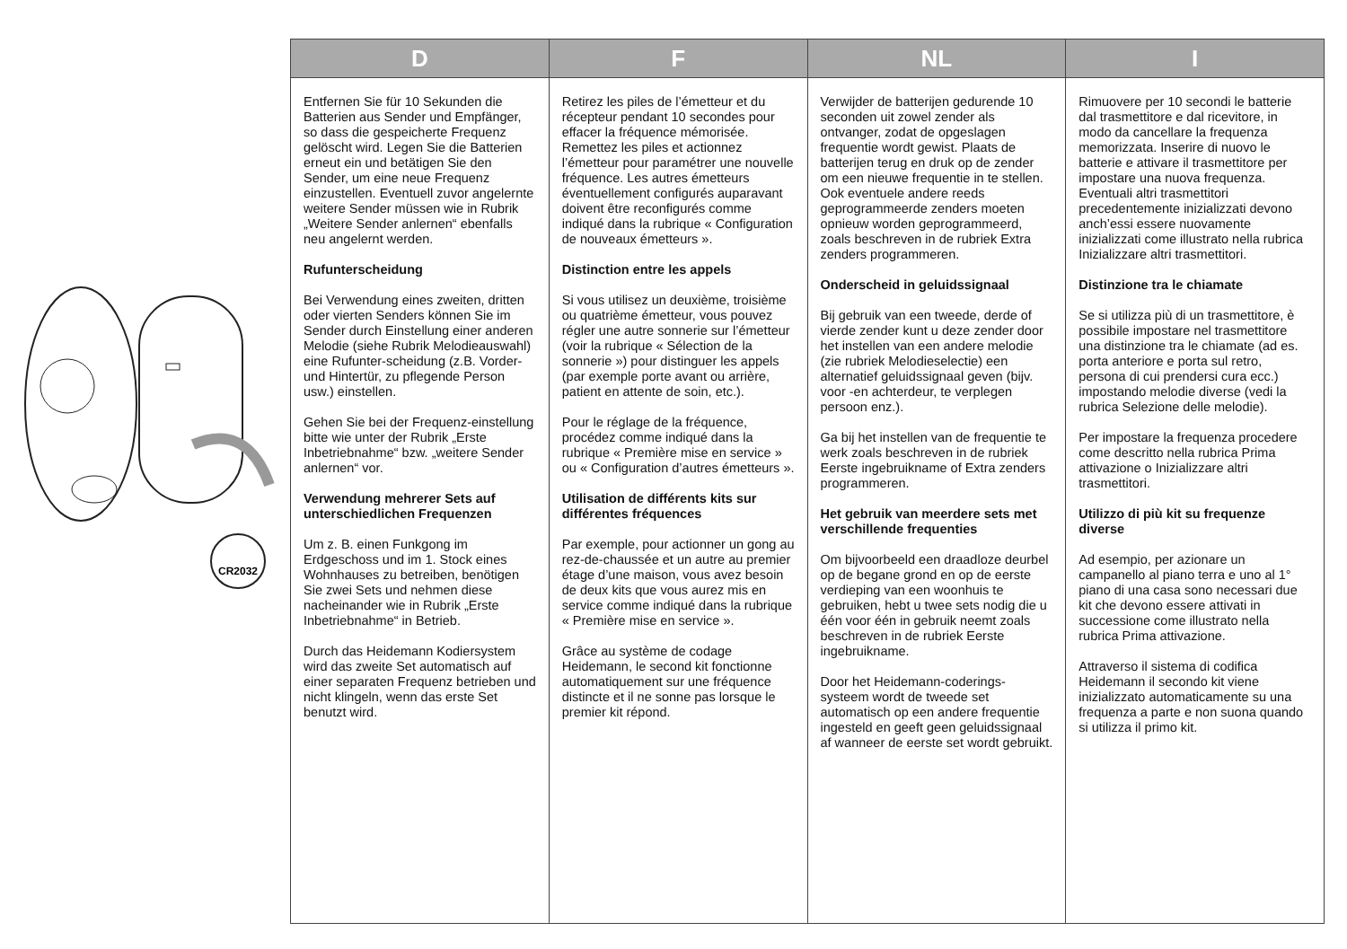CR2032
| D | F | NL | I |
| --- | --- | --- | --- |
| Entfernen Sie für 10 Sekunden die Batterien aus Sender und Empfänger, so dass die gespeicherte Frequenz gelöscht wird. Legen Sie die Batterien erneut ein und betätigen Sie den Sender, um eine neue Frequenz einzustellen. Eventuell zuvor angelernte weitere Sender müssen wie in Rubrik „Weitere Sender anlernen“ ebenfalls neu angelernt werden. Rufunterscheidung Bei Verwendung eines zweiten, dritten oder vierten Senders können Sie im Sender durch Einstellung einer anderen Melodie (siehe Rubrik Melodieauswahl) eine Rufunter-scheidung (z.B. Vorder- und Hintertür, zu pflegende Person usw.) einstellen. Gehen Sie bei der Frequenz-einstellung bitte wie unter der Rubrik „Erste Inbetriebnahme“ bzw. „weitere Sender anlernen“ vor. Verwendung mehrerer Sets auf unterschiedlichen Frequenzen Um z. B. einen Funkgong im Erdgeschoss und im 1. Stock eines Wohnhauses zu betreiben, benötigen Sie zwei Sets und nehmen diese nacheinander wie in Rubrik „Erste Inbetriebnahme“ in Betrieb. Durch das Heidemann Kodiersystem wird das zweite Set automatisch auf einer separaten Frequenz betrieben und nicht klingeln, wenn das erste Set benutzt wird. | Retirez les piles de l’émetteur et du récepteur pendant 10 secondes pour effacer la fréquence mémorisée. Remettez les piles et actionnez l’émetteur pour paramétrer une nouvelle fréquence. Les autres émetteurs éventuellement configurés auparavant doivent être reconfigurés comme indiqué dans la rubrique « Configuration de nouveaux émetteurs ». Distinction entre les appels Si vous utilisez un deuxième, troisième ou quatrième émetteur, vous pouvez régler une autre sonnerie sur l’émetteur (voir la rubrique « Sélection de la sonnerie ») pour distinguer les appels (par exemple porte avant ou arrière, patient en attente de soin, etc.). Pour le réglage de la fréquence, procédez comme indiqué dans la rubrique « Première mise en service » ou « Configuration d’autres émetteurs ». Utilisation de différents kits sur différentes fréquences Par exemple, pour actionner un gong au rez-de-chaussée et un autre au premier étage d’une maison, vous avez besoin de deux kits que vous aurez mis en service comme indiqué dans la rubrique « Première mise en service ». Grâce au système de codage Heidemann, le second kit fonctionne automatiquement sur une fréquence distincte et il ne sonne pas lorsque le premier kit répond. | Verwijder de batterijen gedurende 10 seconden uit zowel zender als ontvanger, zodat de opgeslagen frequentie wordt gewist. Plaats de batterijen terug en druk op de zender om een nieuwe frequentie in te stellen. Ook eventuele andere reeds geprogrammeerde zenders moeten opnieuw worden geprogrammeerd, zoals beschreven in de rubriek Extra zenders programmeren. Onderscheid in geluidssignaal Bij gebruik van een tweede, derde of vierde zender kunt u deze zender door het instellen van een andere melodie (zie rubriek Melodieselectie) een alternatief geluidssignaal geven (bijv. voor -en achterdeur, te verplegen persoon enz.). Ga bij het instellen van de frequentie te werk zoals beschreven in de rubriek Eerste ingebruikname of Extra zenders programmeren. Het gebruik van meerdere sets met verschillende frequenties Om bijvoorbeeld een draadloze deurbel op de begane grond en op de eerste verdieping van een woonhuis te gebruiken, hebt u twee sets nodig die u één voor één in gebruik neemt zoals beschreven in de rubriek Eerste ingebruikname. Door het Heidemann-coderings-systeem wordt de tweede set automatisch op een andere frequentie ingesteld en geeft geen geluidssignaal af wanneer de eerste set wordt gebruikt. | Rimuovere per 10 secondi le batterie dal trasmettitore e dal ricevitore, in modo da cancellare la frequenza memorizzata. Inserire di nuovo le batterie e attivare il trasmettitore per impostare una nuova frequenza. Eventuali altri trasmettitori precedentemente inizializzati devono anch’essi essere nuovamente inizializzati come illustrato nella rubrica Inizializzare altri trasmettitori. Distinzione tra le chiamate Se si utilizza più di un trasmettitore, è possibile impostare nel trasmettitore una distinzione tra le chiamate (ad es. porta anteriore e porta sul retro, persona di cui prendersi cura ecc.) impostando melodie diverse (vedi la rubrica Selezione delle melodie). Per impostare la frequenza procedere come descritto nella rubrica Prima attivazione o Inizializzare altri trasmettitori. Utilizzo di più kit su frequenze diverse Ad esempio, per azionare un campanello al piano terra e uno al 1° piano di una casa sono necessari due kit che devono essere attivati in successione come illustrato nella rubrica Prima attivazione. Attraverso il sistema di codifica Heidemann il secondo kit viene inizializzato automaticamente su una frequenza a parte e non suona quando si utilizza il primo kit. |